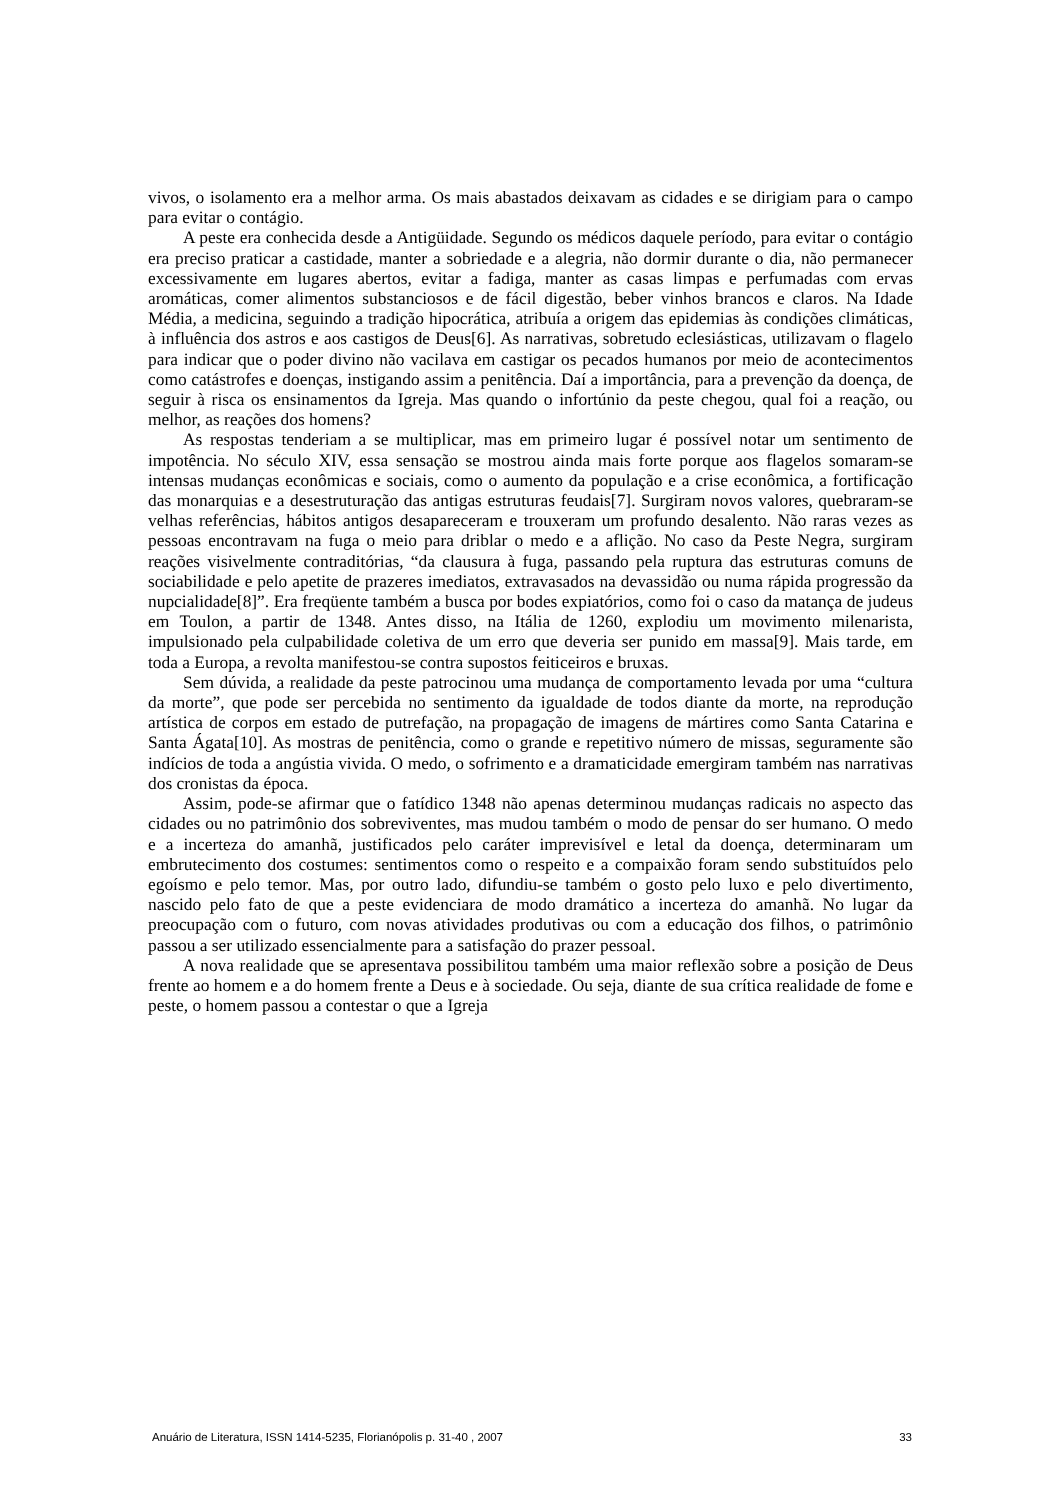vivos, o isolamento era a melhor arma. Os mais abastados deixavam as cidades e se dirigiam para o campo para evitar o contágio.
A peste era conhecida desde a Antigüidade. Segundo os médicos daquele período, para evitar o contágio era preciso praticar a castidade, manter a sobriedade e a alegria, não dormir durante o dia, não permanecer excessivamente em lugares abertos, evitar a fadiga, manter as casas limpas e perfumadas com ervas aromáticas, comer alimentos substanciosos e de fácil digestão, beber vinhos brancos e claros. Na Idade Média, a medicina, seguindo a tradição hipocrática, atribuía a origem das epidemias às condições climáticas, à influência dos astros e aos castigos de Deus[6]. As narrativas, sobretudo eclesiásticas, utilizavam o flagelo para indicar que o poder divino não vacilava em castigar os pecados humanos por meio de acontecimentos como catástrofes e doenças, instigando assim a penitência. Daí a importância, para a prevenção da doença, de seguir à risca os ensinamentos da Igreja. Mas quando o infortúnio da peste chegou, qual foi a reação, ou melhor, as reações dos homens?
As respostas tenderiam a se multiplicar, mas em primeiro lugar é possível notar um sentimento de impotência. No século XIV, essa sensação se mostrou ainda mais forte porque aos flagelos somaram-se intensas mudanças econômicas e sociais, como o aumento da população e a crise econômica, a fortificação das monarquias e a desestruturação das antigas estruturas feudais[7]. Surgiram novos valores, quebraram-se velhas referências, hábitos antigos desapareceram e trouxeram um profundo desalento. Não raras vezes as pessoas encontravam na fuga o meio para driblar o medo e a aflição. No caso da Peste Negra, surgiram reações visivelmente contraditórias, “da clausura à fuga, passando pela ruptura das estruturas comuns de sociabilidade e pelo apetite de prazeres imediatos, extravasados na devassidão ou numa rápida progressão da nupcialidade[8]”. Era freqüente também a busca por bodes expiatórios, como foi o caso da matança de judeus em Toulon, a partir de 1348. Antes disso, na Itália de 1260, explodiu um movimento milenarista, impulsionado pela culpabilidade coletiva de um erro que deveria ser punido em massa[9]. Mais tarde, em toda a Europa, a revolta manifestou-se contra supostos feiticeiros e bruxas.
Sem dúvida, a realidade da peste patrocinou uma mudança de comportamento levada por uma “cultura da morte”, que pode ser percebida no sentimento da igualdade de todos diante da morte, na reprodução artística de corpos em estado de putrefação, na propagação de imagens de mártires como Santa Catarina e Santa Ágata[10]. As mostras de penitência, como o grande e repetitivo número de missas, seguramente são indícios de toda a angústia vivida. O medo, o sofrimento e a dramaticidade emergiram também nas narrativas dos cronistas da época.
Assim, pode-se afirmar que o fatídico 1348 não apenas determinou mudanças radicais no aspecto das cidades ou no patrimônio dos sobreviventes, mas mudou também o modo de pensar do ser humano. O medo e a incerteza do amanhã, justificados pelo caráter imprevisível e letal da doença, determinaram um embrutecimento dos costumes: sentimentos como o respeito e a compaixão foram sendo substituídos pelo egoísmo e pelo temor. Mas, por outro lado, difundiu-se também o gosto pelo luxo e pelo divertimento, nascido pelo fato de que a peste evidenciara de modo dramático a incerteza do amanhã. No lugar da preocupação com o futuro, com novas atividades produtivas ou com a educação dos filhos, o patrimônio passou a ser utilizado essencialmente para a satisfação do prazer pessoal.
A nova realidade que se apresentava possibilitou também uma maior reflexão sobre a posição de Deus frente ao homem e a do homem frente a Deus e à sociedade. Ou seja, diante de sua crítica realidade de fome e peste, o homem passou a contestar o que a Igreja
Anuário de Literatura, ISSN 1414-5235, Florianópolis p. 31-40 , 2007 33